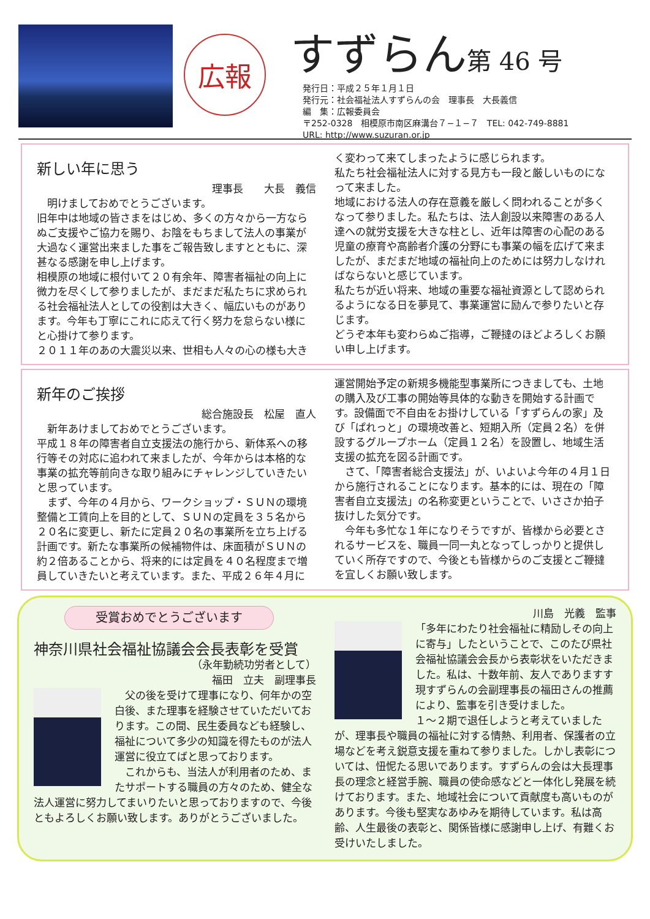広報
すずらん第 46 号
発行日：平成２５年１月１日
発行元：社会福祉法人すずらんの会　理事長　大長義信
編　集：広報委員会
〒252-0328　相模原市南区麻溝台７−１−７　TEL: 042-749-8881
URL: http://www.suzuran.or.jp
新しい年に思う
理事長　　大長　義信
　明けましておめでとうございます。
旧年中は地域の皆さまをはじめ、多くの方々から一方ならぬご支援やご協力を賜り、お陰をもちまして法人の事業が大過なく運営出来ました事をご報告致しますとともに、深甚なる感謝を申し上げます。
相模原の地域に根付いて２０有余年、障害者福祉の向上に微力を尽くして参りましたが、まだまだ私たちに求められる社会福祉法人としての役割は大きく、幅広いものがあります。今年も丁寧にこれに応えて行く努力を怠らない様にと心掛けて参ります。
２０１１年のあの大震災以来、世相も人々の心の様も大き
く変わって来てしまったように感じられます。
私たち社会福祉法人に対する見方も一段と厳しいものになって来ました。
地域における法人の存在意義を厳しく問われることが多くなって参りました。私たちは、法人創設以来障害のある人達への就労支援を大きな柱とし、近年は障害の心配のある児童の療育や高齢者介護の分野にも事業の幅を広げて来ましたが、まだまだ地域の福祉向上のためには努力しなければならないと感じています。
私たちが近い将来、地域の重要な福祉資源として認められるようになる日を夢見て、事業運営に励んで参りたいと存じます。
どうぞ本年も変わらぬご指導，ご鞭撻のほどよろしくお願い申し上げます。
新年のご挨拶
総合施設長　松屋　直人
　新年あけましておめでとうございます。
平成１８年の障害者自立支援法の施行から、新体系への移行等その対応に追われて来ましたが、今年からは本格的な事業の拡充等前向きな取り組みにチャレンジしていきたいと思っています。
　まず、今年の４月から、ワークショップ・ＳＵＮの環境整備と工賃向上を目的として、ＳＵＮの定員を３５名から２０名に変更し、新たに定員２０名の事業所を立ち上げる計画です。新たな事業所の候補物件は、床面積がＳＵＮの約２倍あることから、将来的には定員を４０名程度まで増員していきたいと考えています。また、平成２６年４月に
運営開始予定の新規多機能型事業所につきましても、土地の購入及び工事の開始等具体的な動きを開始する計画です。設備面で不自由をお掛けしている「すずらんの家」及び「ぱれっと」の環境改善と、短期入所（定員２名）を併設するグループホーム（定員１２名）を設置し、地域生活支援の拡充を図る計画です。
　さて、「障害者総合支援法」が、いよいよ今年の４月１日から施行されることになります。基本的には、現在の「障害者自立支援法」の名称変更ということで、いささか拍子抜けした気分です。
　今年も多忙な１年になりそうですが、皆様から必要とされるサービスを、職員一同一丸となってしっかりと提供していく所存ですので、今後とも皆様からのご支援とご鞭撻を宜しくお願い致します。
受賞おめでとうございます
神奈川県社会福祉協議会会長表彰を受賞
（永年勤続功労者として）
福田　立夫　副理事長
　父の後を受けて理事になり、何年かの空白後、また理事を経験させていただいております。この間、民生委員なども経験し、福祉について多少の知識を得たものが法人運営に役立てばと思っております。
　これからも、当法人が利用者のため、またサポートする職員の方々のため、健全な法人運営に努力してまいりたいと思っておりますので、今後ともよろしくお願い致します。ありがとうございました。
川島　光義　監事
「多年にわたり社会福祉に精励しその向上に寄与」したということで、このたび県社会福祉協議会会長から表彰状をいただきました。私は、十数年前、友人でありますす現すずらんの会副理事長の福田さんの推薦により、監事を引き受けました。
１〜２期で退任しようと考えていましたが、理事長や職員の福祉に対する情熱、利用者、保護者の立場などを考え鋭意支援を重ねて参りました。しかし表彰については、忸怩たる思いであります。すずらんの会は大長理事長の理念と経営手腕、職員の使命感などと一体化し発展を続けております。また、地域社会について貢献度も高いものがあります。今後も堅実なあゆみを期待しています。私は高齢、人生最後の表彰と、関係皆様に感謝申し上げ、有難くお受けいたしました。